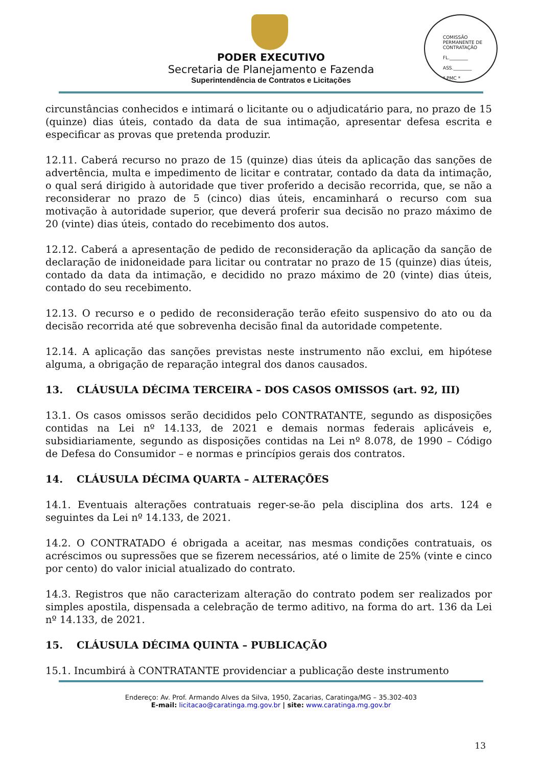COMISSÃO PERMANENTE DE CONTRATAÇÃO
FL.________
ASS.________
* PMC *
PODER EXECUTIVO
Secretaria de Planejamento e Fazenda
Superintendência de Contratos e Licitações
circunstâncias conhecidos e intimará o licitante ou o adjudicatário para, no prazo de 15 (quinze) dias úteis, contado da data de sua intimação, apresentar defesa escrita e especificar as provas que pretenda produzir.
12.11. Caberá recurso no prazo de 15 (quinze) dias úteis da aplicação das sanções de advertência, multa e impedimento de licitar e contratar, contado da data da intimação, o qual será dirigido à autoridade que tiver proferido a decisão recorrida, que, se não a reconsiderar no prazo de 5 (cinco) dias úteis, encaminhará o recurso com sua motivação à autoridade superior, que deverá proferir sua decisão no prazo máximo de 20 (vinte) dias úteis, contado do recebimento dos autos.
12.12. Caberá a apresentação de pedido de reconsideração da aplicação da sanção de declaração de inidoneidade para licitar ou contratar no prazo de 15 (quinze) dias úteis, contado da data da intimação, e decidido no prazo máximo de 20 (vinte) dias úteis, contado do seu recebimento.
12.13. O recurso e o pedido de reconsideração terão efeito suspensivo do ato ou da decisão recorrida até que sobrevenha decisão final da autoridade competente.
12.14. A aplicação das sanções previstas neste instrumento não exclui, em hipótese alguma, a obrigação de reparação integral dos danos causados.
13. CLÁUSULA DÉCIMA TERCEIRA – DOS CASOS OMISSOS (art. 92, III)
13.1. Os casos omissos serão decididos pelo CONTRATANTE, segundo as disposições contidas na Lei nº 14.133, de 2021 e demais normas federais aplicáveis e, subsidiariamente, segundo as disposições contidas na Lei nº 8.078, de 1990 – Código de Defesa do Consumidor – e normas e princípios gerais dos contratos.
14. CLÁUSULA DÉCIMA QUARTA – ALTERAÇÕES
14.1. Eventuais alterações contratuais reger-se-ão pela disciplina dos arts. 124 e seguintes da Lei nº 14.133, de 2021.
14.2. O CONTRATADO é obrigada a aceitar, nas mesmas condições contratuais, os acréscimos ou supressões que se fizerem necessários, até o limite de 25% (vinte e cinco por cento) do valor inicial atualizado do contrato.
14.3. Registros que não caracterizam alteração do contrato podem ser realizados por simples apostila, dispensada a celebração de termo aditivo, na forma do art. 136 da Lei nº 14.133, de 2021.
15. CLÁUSULA DÉCIMA QUINTA – PUBLICAÇÃO
15.1. Incumbirá à CONTRATANTE providenciar a publicação deste instrumento
Endereço: Av. Prof. Armando Alves da Silva, 1950, Zacarias, Caratinga/MG – 35.302-403
E-mail: licitacao@caratinga.mg.gov.br | site: www.caratinga.mg.gov.br
13